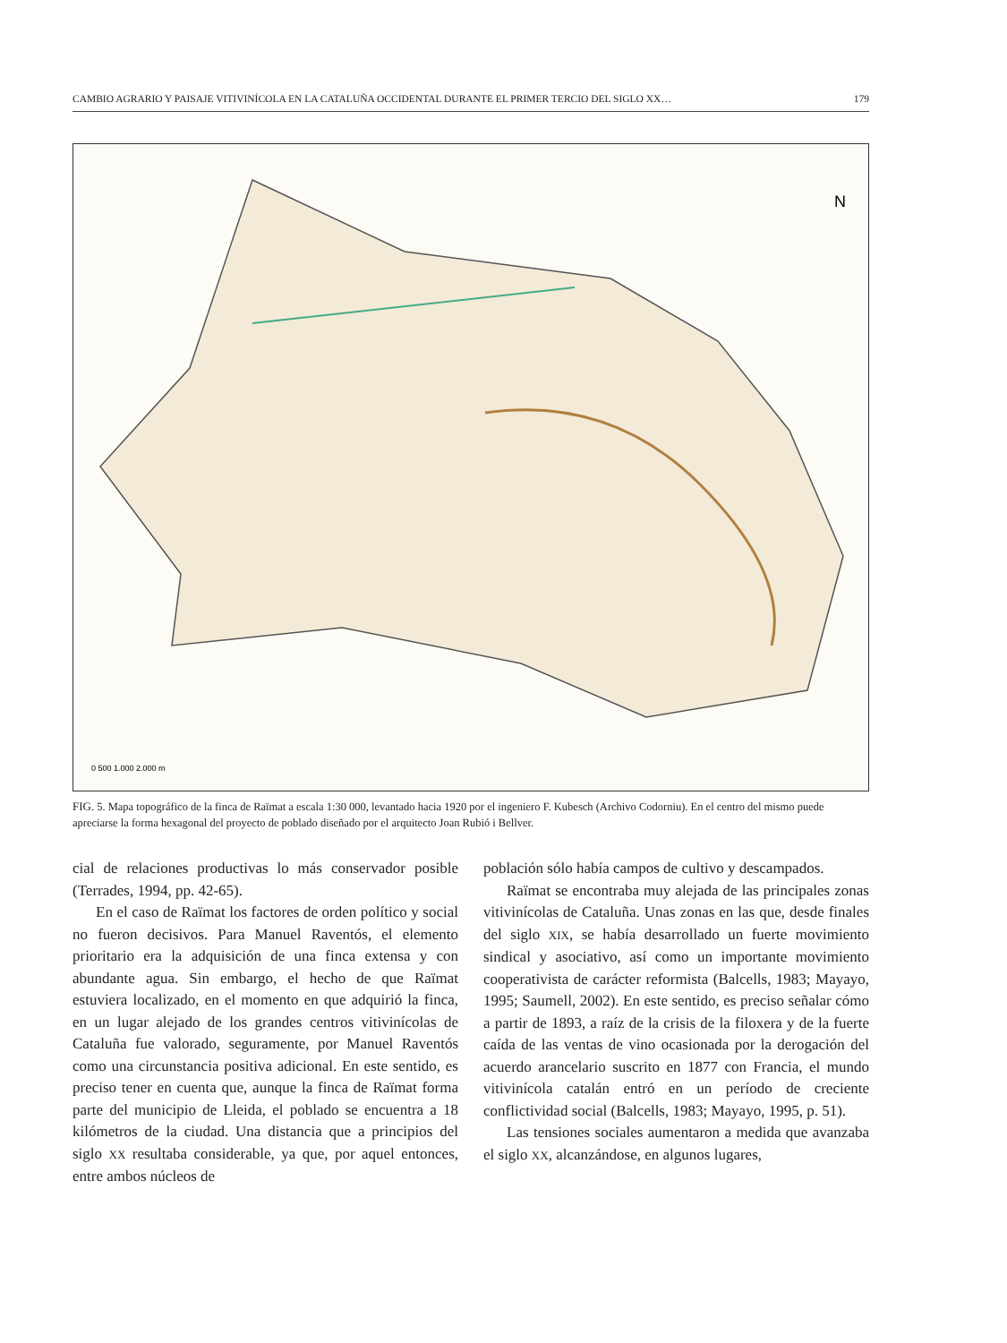CAMBIO AGRARIO Y PAISAJE VITIVINÍCOLA EN LA CATALUÑA OCCIDENTAL DURANTE EL PRIMER TERCIO DEL SIGLO XX… 179
N
0 500 1.000 2.000 m
FIG. 5. Mapa topográfico de la finca de Raïmat a escala 1:30 000, levantado hacia 1920 por el ingeniero F. Kubesch (Archivo Codorniu). En el centro del mismo puede apreciarse la forma hexagonal del proyecto de poblado diseñado por el arquitecto Joan Rubió i Bellver.
cial de relaciones productivas lo más conservador posible (Terrades, 1994, pp. 42-65).
En el caso de Raïmat los factores de orden político y social no fueron decisivos. Para Manuel Raventós, el elemento prioritario era la adquisición de una finca extensa y con abundante agua. Sin embargo, el hecho de que Raïmat estuviera localizado, en el momento en que adquirió la finca, en un lugar alejado de los grandes centros vitivinícolas de Cataluña fue valorado, seguramente, por Manuel Raventós como una circunstancia positiva adicional. En este sentido, es preciso tener en cuenta que, aunque la finca de Raïmat forma parte del municipio de Lleida, el poblado se encuentra a 18 kilómetros de la ciudad. Una distancia que a principios del siglo XX resultaba considerable, ya que, por aquel entonces, entre ambos núcleos de
población sólo había campos de cultivo y descampados.
Raïmat se encontraba muy alejada de las principales zonas vitivinícolas de Cataluña. Unas zonas en las que, desde finales del siglo XIX, se había desarrollado un fuerte movimiento sindical y asociativo, así como un importante movimiento cooperativista de carácter reformista (Balcells, 1983; Mayayo, 1995; Saumell, 2002). En este sentido, es preciso señalar cómo a partir de 1893, a raíz de la crisis de la filoxera y de la fuerte caída de las ventas de vino ocasionada por la derogación del acuerdo arancelario suscrito en 1877 con Francia, el mundo vitivinícola catalán entró en un período de creciente conflictividad social (Balcells, 1983; Mayayo, 1995, p. 51).
Las tensiones sociales aumentaron a medida que avanzaba el siglo XX, alcanzándose, en algunos lugares,